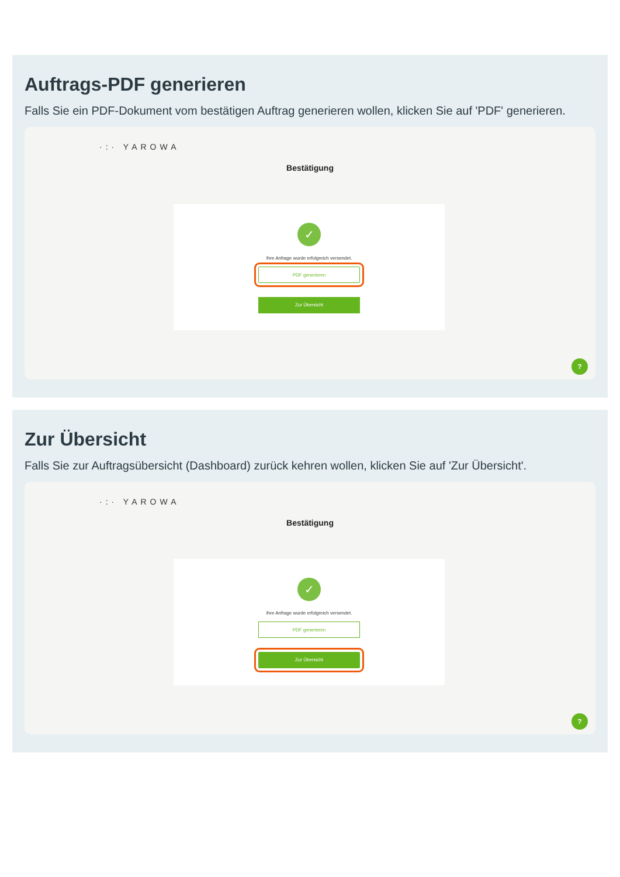Auftrags-PDF generieren
Falls Sie ein PDF-Dokument vom bestätigen Auftrag generieren wollen, klicken Sie auf 'PDF' generieren.
·:· YAROWA
Bestätigung
✓
Ihre Anfrage wurde erfolgreich versendet.
PDF generieren
Zur Übersicht
?
Zur Übersicht
Falls Sie zur Auftragsübersicht (Dashboard) zurück kehren wollen, klicken Sie auf 'Zur Übersicht'.
·:· YAROWA
Bestätigung
✓
Ihre Anfrage wurde erfolgreich versendet.
PDF generieren
Zur Übersicht
?